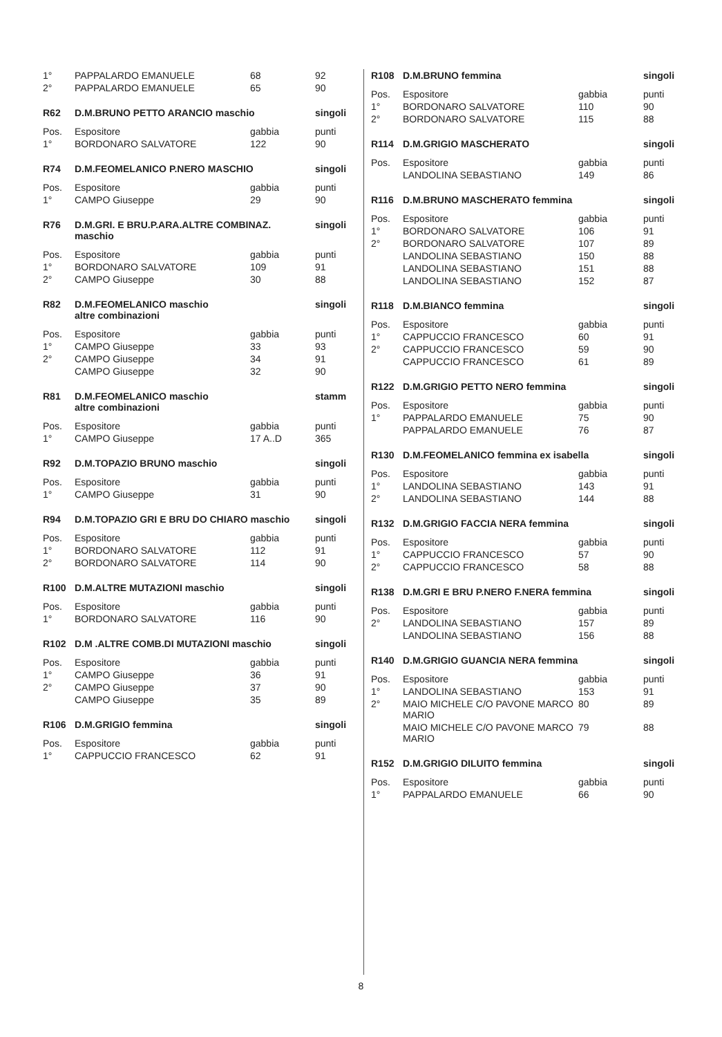| 1° | PAPPALARDO EMANUELE | 68 | 92 |
| 2° | PAPPALARDO EMANUELE | 65 | 90 |
| R62 | D.M.BRUNO PETTO ARANCIO maschio | | singoli |
| Pos. | Espositore | gabbia | punti |
| 1° | BORDONARO SALVATORE | 122 | 90 |
| R74 | D.M.FEOMELANICO P.NERO MASCHIO | | singoli |
| Pos. | Espositore | gabbia | punti |
| 1° | CAMPO Giuseppe | 29 | 90 |
| R76 | D.M.GRI. E BRU.P.ARA.ALTRE COMBINAZ. maschio | | singoli |
| Pos. | Espositore | gabbia | punti |
| 1° | BORDONARO SALVATORE | 109 | 91 |
| 2° | CAMPO Giuseppe | 30 | 88 |
| R82 | D.M.FEOMELANICO maschio altre combinazioni | | singoli |
| Pos. | Espositore | gabbia | punti |
| 1° | CAMPO Giuseppe | 33 | 93 |
| 2° | CAMPO Giuseppe | 34 | 91 |
| | CAMPO Giuseppe | 32 | 90 |
| R81 | D.M.FEOMELANICO maschio altre combinazioni | | stamm |
| Pos. | Espositore | gabbia | punti |
| 1° | CAMPO Giuseppe | 17 A..D | 365 |
| R92 | D.M.TOPAZIO BRUNO maschio | | singoli |
| Pos. | Espositore | gabbia | punti |
| 1° | CAMPO Giuseppe | 31 | 90 |
| R94 | D.M.TOPAZIO GRI E BRU DO CHIARO maschio | | singoli |
| Pos. | Espositore | gabbia | punti |
| 1° | BORDONARO SALVATORE | 112 | 91 |
| 2° | BORDONARO SALVATORE | 114 | 90 |
| R100 | D.M.ALTRE MUTAZIONI maschio | | singoli |
| Pos. | Espositore | gabbia | punti |
| 1° | BORDONARO SALVATORE | 116 | 90 |
| R102 | D.M .ALTRE COMB.DI MUTAZIONI maschio | | singoli |
| Pos. | Espositore | gabbia | punti |
| 1° | CAMPO Giuseppe | 36 | 91 |
| 2° | CAMPO Giuseppe | 37 | 90 |
| | CAMPO Giuseppe | 35 | 89 |
| R106 | D.M.GRIGIO femmina | | singoli |
| Pos. | Espositore | gabbia | punti |
| 1° | CAPPUCCIO FRANCESCO | 62 | 91 |
| R108 | D.M.BRUNO femmina | | singoli |
| Pos. | Espositore | gabbia | punti |
| 1° | BORDONARO SALVATORE | 110 | 90 |
| 2° | BORDONARO SALVATORE | 115 | 88 |
| R114 | D.M.GRIGIO MASCHERATO | | singoli |
| Pos. | Espositore | gabbia | punti |
| | LANDOLINA SEBASTIANO | 149 | 86 |
| R116 | D.M.BRUNO MASCHERATO femmina | | singoli |
| Pos. | Espositore | gabbia | punti |
| 1° | BORDONARO SALVATORE | 106 | 91 |
| 2° | BORDONARO SALVATORE | 107 | 89 |
| | LANDOLINA SEBASTIANO | 150 | 88 |
| | LANDOLINA SEBASTIANO | 151 | 88 |
| | LANDOLINA SEBASTIANO | 152 | 87 |
| R118 | D.M.BIANCO femmina | | singoli |
| Pos. | Espositore | gabbia | punti |
| 1° | CAPPUCCIO FRANCESCO | 60 | 91 |
| 2° | CAPPUCCIO FRANCESCO | 59 | 90 |
| | CAPPUCCIO FRANCESCO | 61 | 89 |
| R122 | D.M.GRIGIO PETTO NERO femmina | | singoli |
| Pos. | Espositore | gabbia | punti |
| 1° | PAPPALARDO EMANUELE | 75 | 90 |
| | PAPPALARDO EMANUELE | 76 | 87 |
| R130 | D.M.FEOMELANICO femmina ex isabella | | singoli |
| Pos. | Espositore | gabbia | punti |
| 1° | LANDOLINA SEBASTIANO | 143 | 91 |
| 2° | LANDOLINA SEBASTIANO | 144 | 88 |
| R132 | D.M.GRIGIO FACCIA NERA femmina | | singoli |
| Pos. | Espositore | gabbia | punti |
| 1° | CAPPUCCIO FRANCESCO | 57 | 90 |
| 2° | CAPPUCCIO FRANCESCO | 58 | 88 |
| R138 | D.M.GRI E BRU P.NERO F.NERA femmina | | singoli |
| Pos. | Espositore | gabbia | punti |
| 2° | LANDOLINA SEBASTIANO | 157 | 89 |
| | LANDOLINA SEBASTIANO | 156 | 88 |
| R140 | D.M.GRIGIO GUANCIA NERA femmina | | singoli |
| Pos. | Espositore | gabbia | punti |
| 1° | LANDOLINA SEBASTIANO | 153 | 91 |
| 2° | MAIO MICHELE C/O PAVONE MARCO MARIO | 80 | 89 |
| | MAIO MICHELE C/O PAVONE MARCO MARIO | 79 | 88 |
| R152 | D.M.GRIGIO DILUITO femmina | | singoli |
| Pos. | Espositore | gabbia | punti |
| 1° | PAPPALARDO EMANUELE | 66 | 90 |
8